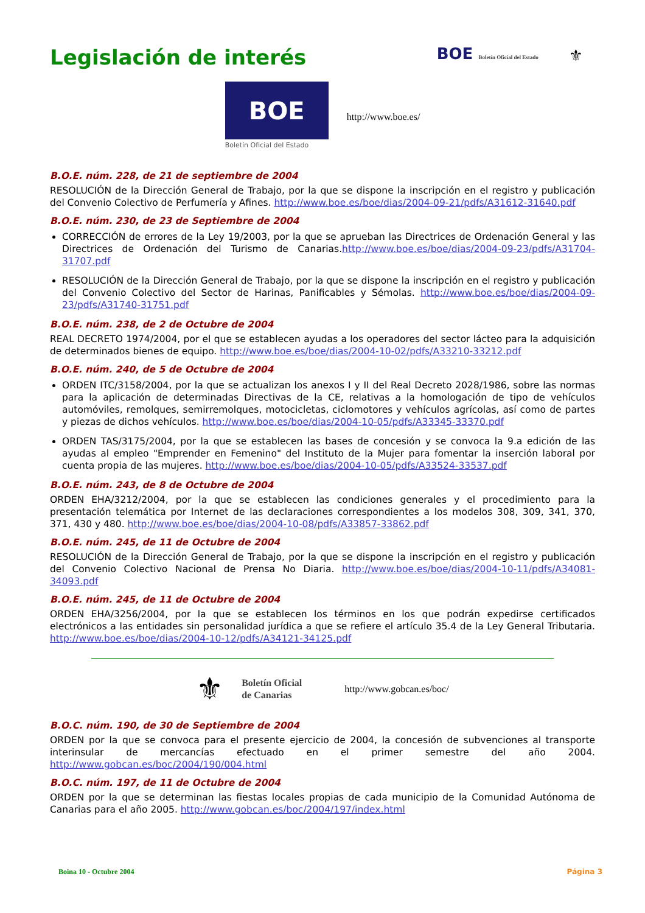Legislación de interés
BOE Boletín Oficial del Estado ⚜
BOE
Boletín Oficial del Estado
http://www.boe.es/
B.O.E. núm. 228, de 21 de septiembre de 2004
RESOLUCIÓN de la Dirección General de Trabajo, por la que se dispone la inscripción en el registro y publicación del Convenio Colectivo de Perfumería y Afines. http://www.boe.es/boe/dias/2004-09-21/pdfs/A31612-31640.pdf
B.O.E. núm. 230, de 23 de Septiembre de 2004
CORRECCIÓN de errores de la Ley 19/2003, por la que se aprueban las Directrices de Ordenación General y las Directrices de Ordenación del Turismo de Canarias.http://www.boe.es/boe/dias/2004-09-23/pdfs/A31704-31707.pdf
RESOLUCIÓN de la Dirección General de Trabajo, por la que se dispone la inscripción en el registro y publicación del Convenio Colectivo del Sector de Harinas, Panificables y Sémolas. http://www.boe.es/boe/dias/2004-09-23/pdfs/A31740-31751.pdf
B.O.E. núm. 238, de 2 de Octubre de 2004
REAL DECRETO 1974/2004, por el que se establecen ayudas a los operadores del sector lácteo para la adquisición de determinados bienes de equipo. http://www.boe.es/boe/dias/2004-10-02/pdfs/A33210-33212.pdf
B.O.E. núm. 240, de 5 de Octubre de 2004
ORDEN ITC/3158/2004, por la que se actualizan los anexos I y II del Real Decreto 2028/1986, sobre las normas para la aplicación de determinadas Directivas de la CE, relativas a la homologación de tipo de vehículos automóviles, remolques, semirremolques, motocicletas, ciclomotores y vehículos agrícolas, así como de partes y piezas de dichos vehículos. http://www.boe.es/boe/dias/2004-10-05/pdfs/A33345-33370.pdf
ORDEN TAS/3175/2004, por la que se establecen las bases de concesión y se convoca la 9.a edición de las ayudas al empleo "Emprender en Femenino" del Instituto de la Mujer para fomentar la inserción laboral por cuenta propia de las mujeres. http://www.boe.es/boe/dias/2004-10-05/pdfs/A33524-33537.pdf
B.O.E. núm. 243, de 8 de Octubre de 2004
ORDEN EHA/3212/2004, por la que se establecen las condiciones generales y el procedimiento para la presentación telemática por Internet de las declaraciones correspondientes a los modelos 308, 309, 341, 370, 371, 430 y 480. http://www.boe.es/boe/dias/2004-10-08/pdfs/A33857-33862.pdf
B.O.E. núm. 245, de 11 de Octubre de 2004
RESOLUCIÓN de la Dirección General de Trabajo, por la que se dispone la inscripción en el registro y publicación del Convenio Colectivo Nacional de Prensa No Diaria. http://www.boe.es/boe/dias/2004-10-11/pdfs/A34081-34093.pdf
B.O.E. núm. 245, de 11 de Octubre de 2004
ORDEN EHA/3256/2004, por la que se establecen los términos en los que podrán expedirse certificados electrónicos a las entidades sin personalidad jurídica a que se refiere el artículo 35.4 de la Ley General Tributaria. http://www.boe.es/boe/dias/2004-10-12/pdfs/A34121-34125.pdf
⚜ Boletín Oficial
de Canarias http://www.gobcan.es/boc/
B.O.C. núm. 190, de 30 de Septiembre de 2004
ORDEN por la que se convoca para el presente ejercicio de 2004, la concesión de subvenciones al transporte interinsular de mercancías efectuado en el primer semestre del año 2004. http://www.gobcan.es/boc/2004/190/004.html
B.O.C. núm. 197, de 11 de Octubre de 2004
ORDEN por la que se determinan las fiestas locales propias de cada municipio de la Comunidad Autónoma de Canarias para el año 2005. http://www.gobcan.es/boc/2004/197/index.html
Boina 10 - Octubre 2004 Página 3